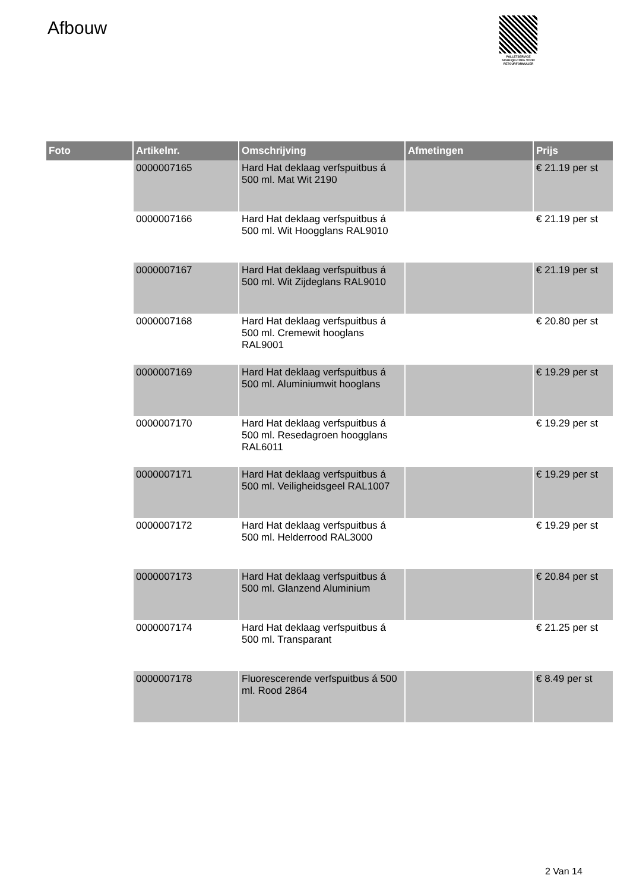Afbouw
PALLETSERVICE
SCAN QR-CODE VOOR
RETOURFORMULIER
| Foto | Artikelnr. | Omschrijving | Afmetingen | Prijs |
| --- | --- | --- | --- | --- |
| | 0000007165 | Hard Hat deklaag verfspuitbus á 500 ml. Mat Wit 2190 | | € 21.19 per st |
| | 0000007166 | Hard Hat deklaag verfspuitbus á 500 ml. Wit Hoogglans RAL9010 | | € 21.19 per st |
| | 0000007167 | Hard Hat deklaag verfspuitbus á 500 ml. Wit Zijdeglans RAL9010 | | € 21.19 per st |
| | 0000007168 | Hard Hat deklaag verfspuitbus á 500 ml. Cremewit hooglans RAL9001 | | € 20.80 per st |
| | 0000007169 | Hard Hat deklaag verfspuitbus á 500 ml. Aluminiumwit hooglans | | € 19.29 per st |
| | 0000007170 | Hard Hat deklaag verfspuitbus á 500 ml. Resedagroen hoogglans RAL6011 | | € 19.29 per st |
| | 0000007171 | Hard Hat deklaag verfspuitbus á 500 ml. Veiligheidsgeel RAL1007 | | € 19.29 per st |
| | 0000007172 | Hard Hat deklaag verfspuitbus á 500 ml. Helderrood RAL3000 | | € 19.29 per st |
| | 0000007173 | Hard Hat deklaag verfspuitbus á 500 ml. Glanzend Aluminium | | € 20.84 per st |
| | 0000007174 | Hard Hat deklaag verfspuitbus á 500 ml. Transparant | | € 21.25 per st |
| | 0000007178 | Fluorescerende verfspuitbus á 500 ml. Rood 2864 | | € 8.49 per st |
2 Van 14